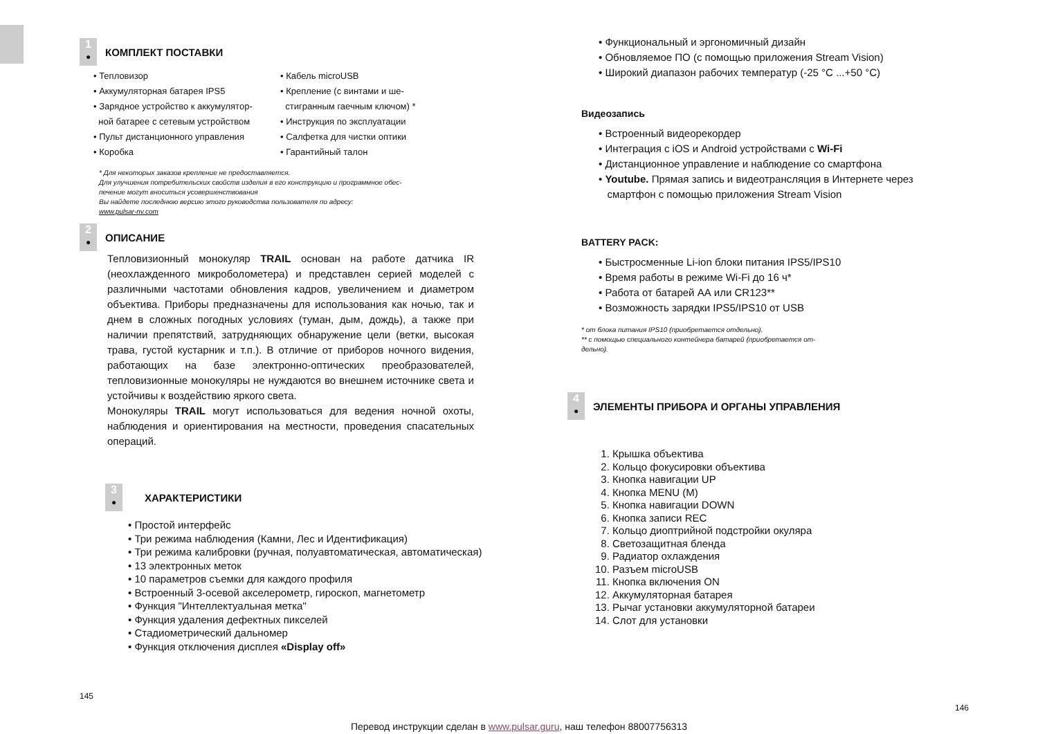1
●
КОМПЛЕКТ ПОСТАВКИ
• Тепловизор
• Аккумуляторная батарея IPS5
• Зарядное устройство к аккумулятор-
ной батарее с сетевым устройством
• Пульт дистанционного управления
• Коробка
• Кабель microUSB
• Крепление (с винтами и ше-
стигранным гаечным ключом) *
• Инструкция по эксплуатации
• Салфетка для чистки оптики
• Гарантийный талон
* Для некоторых заказов крепление не предоставляется.
Для улучшения потребительских свойств изделия в его конструкцию и программное обес-
печение могут вноситься усовершенствования
Вы найдете последнюю версию этого руководства пользователя по адресу:
www.pulsar-nv.com
2
●
ОПИСАНИЕ
Тепловизионный монокуляр TRAIL основан на работе датчика IR (неохлажденного микроболометера) и представлен серией моделей с различными частотами обновления кадров, увеличением и диаметром объектива. Приборы предназначены для использования как ночью, так и днем в сложных погодных условиях (туман, дым, дождь), а также при наличии препятствий, затрудняющих обнаружение цели (ветки, высокая трава, густой кустарник и т.п.). В отличие от приборов ночного видения, работающих на базе электронно-оптических преобразователей, тепловизионные монокуляры не нуждаются во внешнем источнике света и устойчивы к воздействию яркого света.
Монокуляры TRAIL могут использоваться для ведения ночной охоты, наблюдения и ориентирования на местности, проведения спасательных операций.
3
●
ХАРАКТЕРИСТИКИ
• Простой интерфейс
• Три режима наблюдения (Камни, Лес и Идентификация)
• Три режима калибровки (ручная, полуавтоматическая, автоматическая)
• 13 электронных меток
• 10 параметров съемки для каждого профиля
• Встроенный 3-осевой акселерометр, гироскоп, магнетометр
• Функция "Интеллектуальная метка"
• Функция удаления дефектных пикселей
• Стадиометрический дальномер
• Функция отключения дисплея «Display off»
145
• Функциональный и эргономичный дизайн
• Обновляемое ПО (с помощью приложения Stream Vision)
• Широкий диапазон рабочих температур (-25 °С ...+50 °С)
Видеозапись
• Встроенный видеорекордер
• Интеграция с iOS и Android устройствами с Wi-Fi
• Дистанционное управление и наблюдение со смартфона
• Youtube. Прямая запись и видеотрансляция в Интернете через
смартфон с помощью приложения Stream Vision
BATTERY PACK:
• Быстросменные Li-ion блоки питания IPS5/IPS10
• Время работы в режиме Wi-Fi до 16 ч*
• Работа от батарей АА или CR123**
• Возможность зарядки IPS5/IPS10 от USB
* от блока питания IPS10 (приобретается отдельно).
** с помощью специального контейнера батарей (приобретается от-
дельно).
4
●
ЭЛЕМЕНТЫ ПРИБОРА И ОРГАНЫ УПРАВЛЕНИЯ
1. Крышка объектива
2. Кольцо фокусировки объектива
3. Кнопка навигации UP
4. Кнопка MENU (M)
5. Кнопка навигации DOWN
6. Кнопка записи REC
7. Кольцо диоптрийной подстройки окуляра
8. Светозащитная бленда
9. Радиатор охлаждения
10. Разъем microUSB
11. Кнопка включения ON
12. Аккумуляторная батарея
13. Рычаг установки аккумуляторной батареи
14. Слот для установки
146
Перевод инструкции сделан в www.pulsar.guru, наш телефон 88007756313